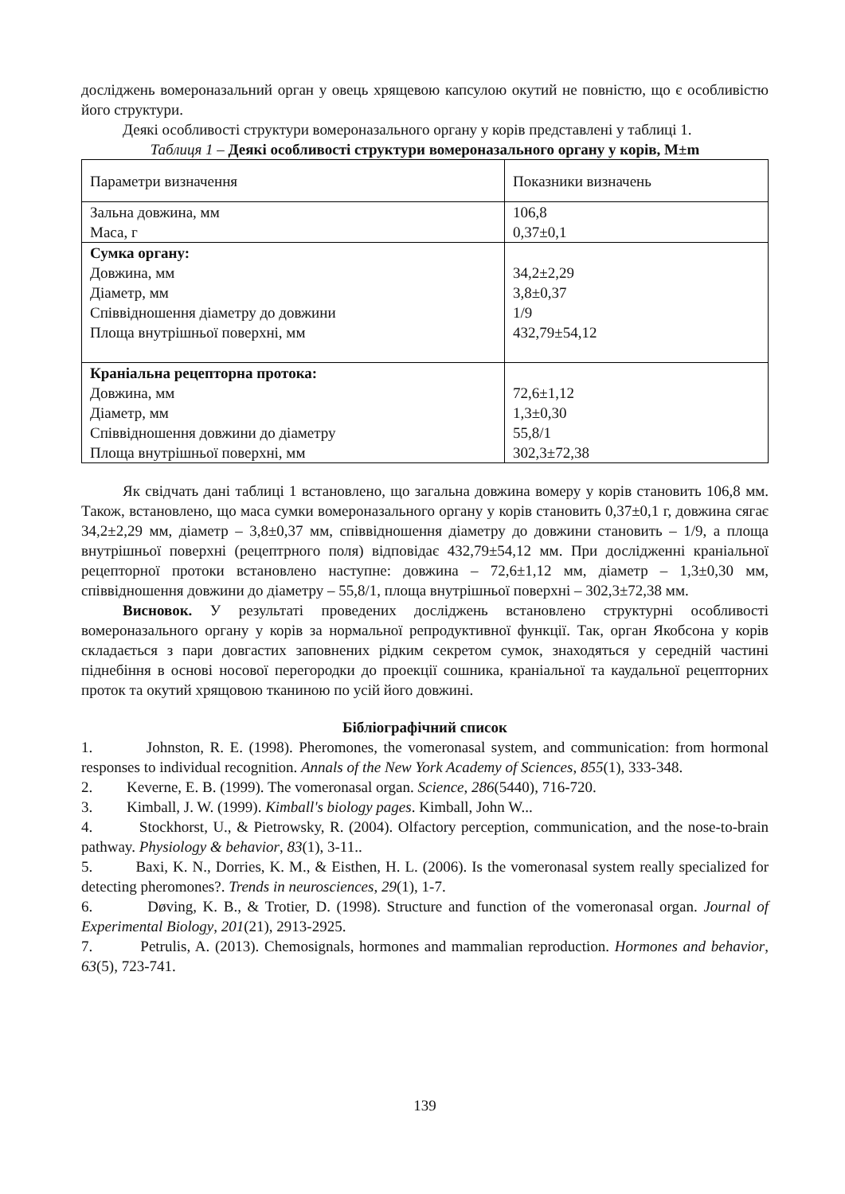досліджень вомероназальний орган у овець хрящевою капсулою окутий не повністю, що є особливістю його структури.
Деякі особливості структури вомероназального органу у корів представлені у таблиці 1.
Таблиця 1 – Деякі особливості структури вомероназального органу у корів, M±m
| Параметри визначення | Показники визначень |
| Зальна довжина, мм Маса, г | 106,8 0,37±0,1 |
| Сумка органу: Довжина, мм Діаметр, мм Співвідношення діаметру до довжини Площа внутрішньої поверхні, мм | 34,2±2,29 3,8±0,37 1/9 432,79±54,12 |
| Краніальна рецепторна протока: Довжина, мм Діаметр, мм Співвідношення довжини до діаметру Площа внутрішньої поверхні, мм | 72,6±1,12 1,3±0,30 55,8/1 302,3±72,38 |
Як свідчать дані таблиці 1 встановлено, що загальна довжина вомеру у корів становить 106,8 мм. Також, встановлено, що маса сумки вомероназального органу у корів становить 0,37±0,1 г, довжина сягає 34,2±2,29 мм, діаметр – 3,8±0,37 мм, співвідношення діаметру до довжини становить – 1/9, а площа внутрішньої поверхні (рецептрного поля) відповідає 432,79±54,12 мм. При дослідженні краніальної рецепторної протоки встановлено наступне: довжина – 72,6±1,12 мм, діаметр – 1,3±0,30 мм, співвідношення довжини до діаметру – 55,8/1, площа внутрішньої поверхні – 302,3±72,38 мм.
Висновок. У результаті проведених досліджень встановлено структурні особливості вомероназального органу у корів за нормальної репродуктивної функції. Так, орган Якобсона у корів складається з пари довгастих заповнених рідким секретом сумок, знаходяться у середній частині піднебіння в основі носової перегородки до проекції сошника, краніальної та каудальної рецепторних проток та окутий хрящовою тканиною по усій його довжині.
Бібліографічний список
1. Johnston, R. E. (1998). Pheromones, the vomeronasal system, and communication: from hormonal responses to individual recognition. Annals of the New York Academy of Sciences, 855(1), 333-348.
2. Keverne, E. B. (1999). The vomeronasal organ. Science, 286(5440), 716-720.
3. Kimball, J. W. (1999). Kimball's biology pages. Kimball, John W...
4. Stockhorst, U., & Pietrowsky, R. (2004). Olfactory perception, communication, and the nose-to-brain pathway. Physiology & behavior, 83(1), 3-11..
5. Baxi, K. N., Dorries, K. M., & Eisthen, H. L. (2006). Is the vomeronasal system really specialized for detecting pheromones?. Trends in neurosciences, 29(1), 1-7.
6. Døving, K. B., & Trotier, D. (1998). Structure and function of the vomeronasal organ. Journal of Experimental Biology, 201(21), 2913-2925.
7. Petrulis, A. (2013). Chemosignals, hormones and mammalian reproduction. Hormones and behavior, 63(5), 723-741.
139